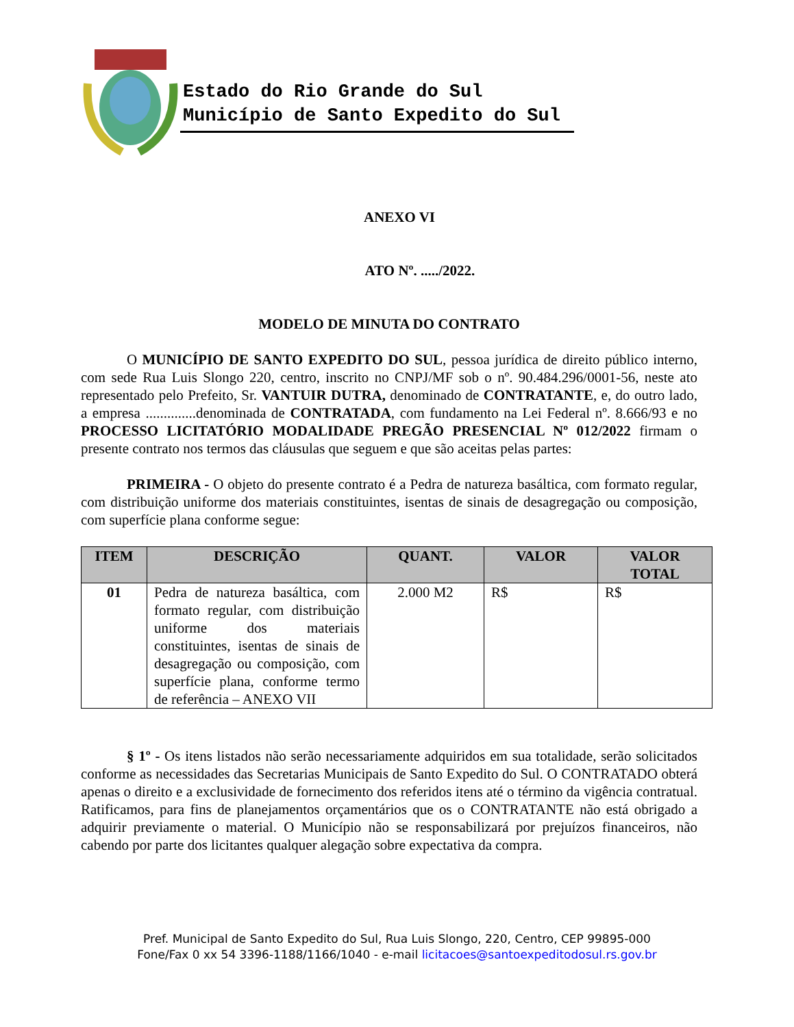Estado do Rio Grande do Sul
Município de Santo Expedito do Sul
ANEXO VI
ATO Nº. ...../2022.
MODELO DE MINUTA DO CONTRATO
O MUNICÍPIO DE SANTO EXPEDITO DO SUL, pessoa jurídica de direito público interno, com sede Rua Luis Slongo 220, centro, inscrito no CNPJ/MF sob o nº. 90.484.296/0001-56, neste ato representado pelo Prefeito, Sr. VANTUIR DUTRA, denominado de CONTRATANTE, e, do outro lado, a empresa ..............denominada de CONTRATADA, com fundamento na Lei Federal nº. 8.666/93 e no PROCESSO LICITATÓRIO MODALIDADE PREGÃO PRESENCIAL Nº 012/2022 firmam o presente contrato nos termos das cláusulas que seguem e que são aceitas pelas partes:
PRIMEIRA - O objeto do presente contrato é a Pedra de natureza basáltica, com formato regular, com distribuição uniforme dos materiais constituintes, isentas de sinais de desagregação ou composição, com superfície plana conforme segue:
| ITEM | DESCRIÇÃO | QUANT. | VALOR | VALOR TOTAL |
| --- | --- | --- | --- | --- |
| 01 | Pedra de natureza basáltica, com formato regular, com distribuição uniforme dos materiais constituintes, isentas de sinais de desagregação ou composição, com superfície plana, conforme termo de referência – ANEXO VII | 2.000 M2 | R$ | R$ |
§ 1º - Os itens listados não serão necessariamente adquiridos em sua totalidade, serão solicitados conforme as necessidades das Secretarias Municipais de Santo Expedito do Sul. O CONTRATADO obterá apenas o direito e a exclusividade de fornecimento dos referidos itens até o término da vigência contratual. Ratificamos, para fins de planejamentos orçamentários que os o CONTRATANTE não está obrigado a adquirir previamente o material. O Município não se responsabilizará por prejuízos financeiros, não cabendo por parte dos licitantes qualquer alegação sobre expectativa da compra.
Pref. Municipal de Santo Expedito do Sul, Rua Luis Slongo, 220, Centro, CEP 99895-000
Fone/Fax 0 xx 54 3396-1188/1166/1040 - e-mail licitacoes@santoexpeditodosul.rs.gov.br